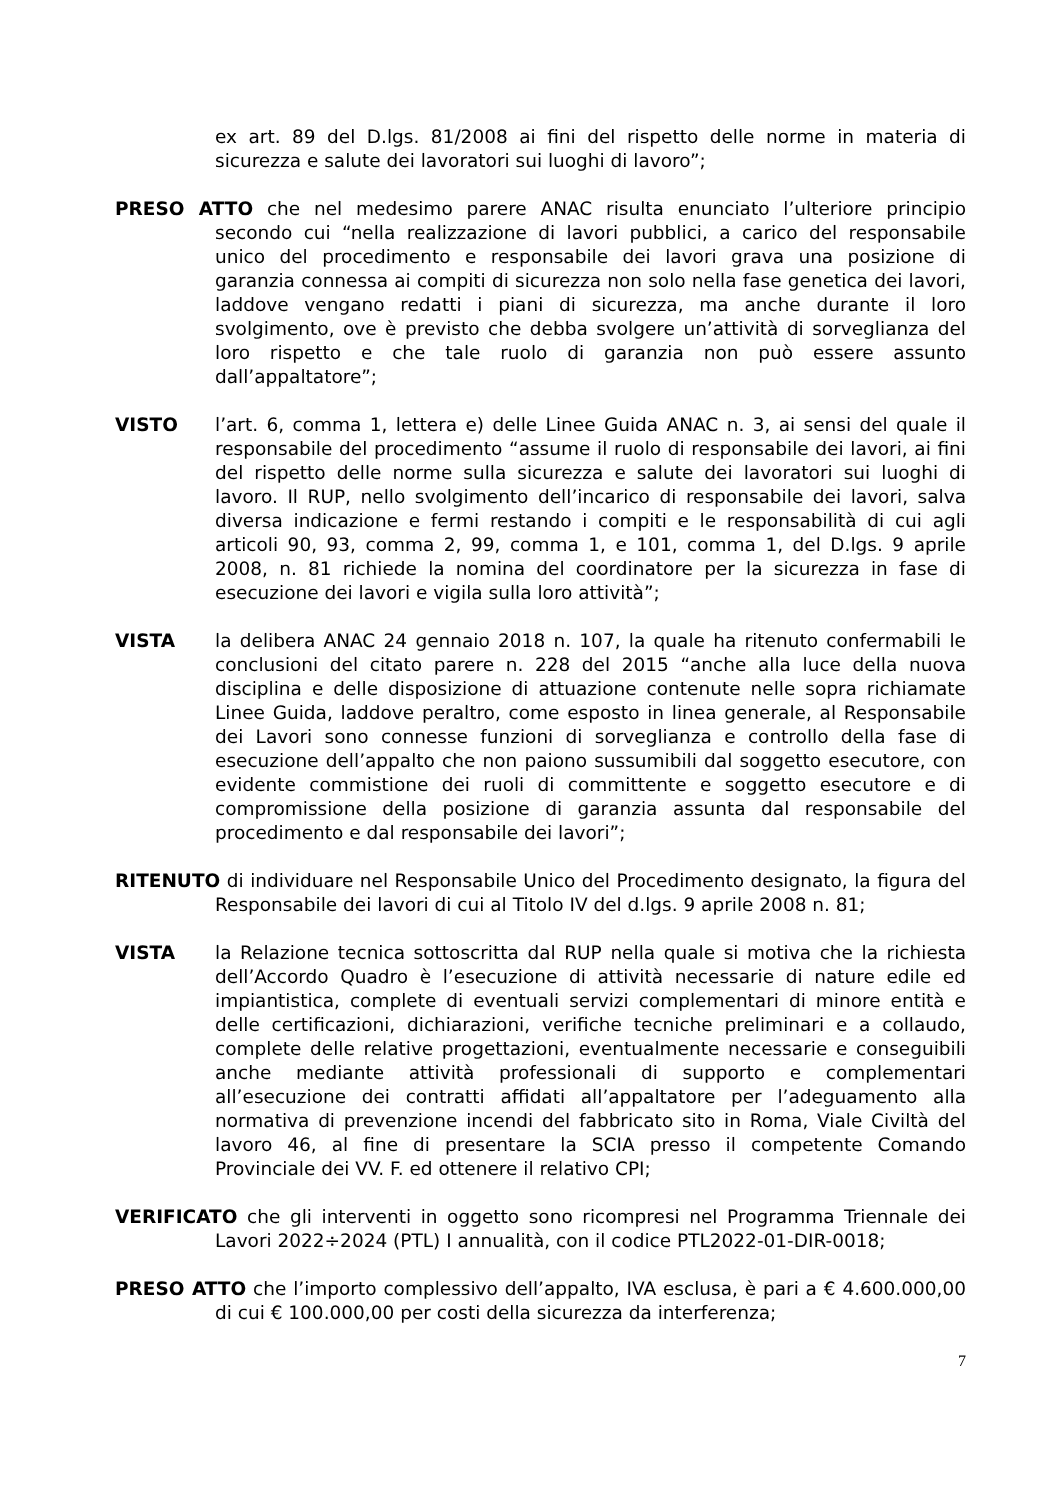ex art. 89 del D.lgs. 81/2008 ai fini del rispetto delle norme in materia di sicurezza e salute dei lavoratori sui luoghi di lavoro”;
PRESO ATTO che nel medesimo parere ANAC risulta enunciato l’ulteriore principio secondo cui “nella realizzazione di lavori pubblici, a carico del responsabile unico del procedimento e responsabile dei lavori grava una posizione di garanzia connessa ai compiti di sicurezza non solo nella fase genetica dei lavori, laddove vengano redatti i piani di sicurezza, ma anche durante il loro svolgimento, ove è previsto che debba svolgere un’attività di sorveglianza del loro rispetto e che tale ruolo di garanzia non può essere assunto dall’appaltatore”;
VISTO l’art. 6, comma 1, lettera e) delle Linee Guida ANAC n. 3, ai sensi del quale il responsabile del procedimento “assume il ruolo di responsabile dei lavori, ai fini del rispetto delle norme sulla sicurezza e salute dei lavoratori sui luoghi di lavoro. Il RUP, nello svolgimento dell’incarico di responsabile dei lavori, salva diversa indicazione e fermi restando i compiti e le responsabilità di cui agli articoli 90, 93, comma 2, 99, comma 1, e 101, comma 1, del D.lgs. 9 aprile 2008, n. 81 richiede la nomina del coordinatore per la sicurezza in fase di esecuzione dei lavori e vigila sulla loro attività”;
VISTA la delibera ANAC 24 gennaio 2018 n. 107, la quale ha ritenuto confermabili le conclusioni del citato parere n. 228 del 2015 “anche alla luce della nuova disciplina e delle disposizione di attuazione contenute nelle sopra richiamate Linee Guida, laddove peraltro, come esposto in linea generale, al Responsabile dei Lavori sono connesse funzioni di sorveglianza e controllo della fase di esecuzione dell’appalto che non paiono sussumibili dal soggetto esecutore, con evidente commistione dei ruoli di committente e soggetto esecutore e di compromissione della posizione di garanzia assunta dal responsabile del procedimento e dal responsabile dei lavori”;
RITENUTO di individuare nel Responsabile Unico del Procedimento designato, la figura del Responsabile dei lavori di cui al Titolo IV del d.lgs. 9 aprile 2008 n. 81;
VISTA la Relazione tecnica sottoscritta dal RUP nella quale si motiva che la richiesta dell’Accordo Quadro è l’esecuzione di attività necessarie di nature edile ed impiantistica, complete di eventuali servizi complementari di minore entità e delle certificazioni, dichiarazioni, verifiche tecniche preliminari e a collaudo, complete delle relative progettazioni, eventualmente necessarie e conseguibili anche mediante attività professionali di supporto e complementari all’esecuzione dei contratti affidati all’appaltatore per l’adeguamento alla normativa di prevenzione incendi del fabbricato sito in Roma, Viale Civiltà del lavoro 46, al fine di presentare la SCIA presso il competente Comando Provinciale dei VV. F. ed ottenere il relativo CPI;
VERIFICATO che gli interventi in oggetto sono ricompresi nel Programma Triennale dei Lavori 2022÷2024 (PTL) I annualità, con il codice PTL2022-01-DIR-0018;
PRESO ATTO che l’importo complessivo dell’appalto, IVA esclusa, è pari a € 4.600.000,00 di cui € 100.000,00 per costi della sicurezza da interferenza;
7